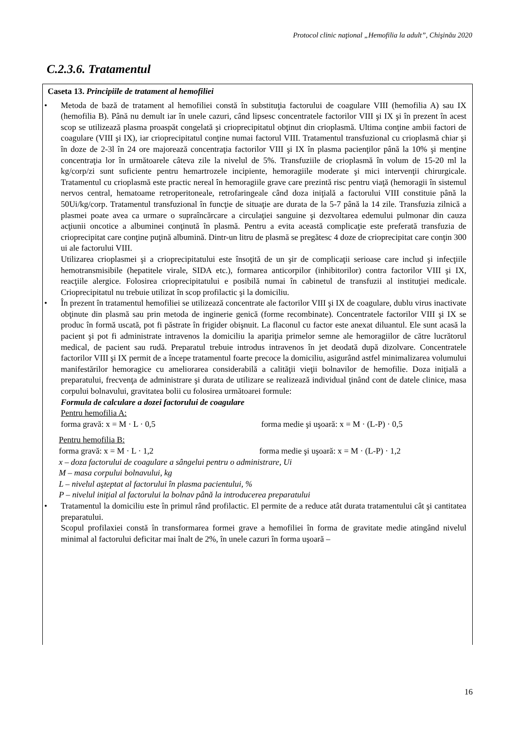Protocol clinic naţional „Hemofilia la adult”, Chişinău 2020
C.2.3.6. Tratamentul
Caseta 13. Principiile de tratament al hemofiliei
• Metoda de bază de tratament al hemofiliei constă în substituţia factorului de coagulare VIII (hemofilia A) sau IX (hemofilia B). Până nu demult iar în unele cazuri, când lipsesc concentratele factorilor VIII şi IX şi în prezent în acest scop se utilizează plasma proaspăt congelată şi crioprecipitatul obţinut din crioplasmă. Ultima conţine ambii factori de coagulare (VIII şi IX), iar crioprecipitatul conţine numai factorul VIII. Tratamentul transfuzional cu crioplasmă chiar şi în doze de 2-3l în 24 ore majorează concentraţia factorilor VIII şi IX în plasma pacienţilor până la 10% şi menţine concentraţia lor în următoarele câteva zile la nivelul de 5%. Transfuziile de crioplasmă în volum de 15-20 ml la kg/corp/zi sunt suficiente pentru hemartrozele incipiente, hemoragiile moderate şi mici intervenţii chirurgicale. Tratamentul cu crioplasmă este practic nereal în hemoragiile grave care prezintă risc pentru viaţă (hemoragii în sistemul nervos central, hematoame retroperitoneale, retrofaringeale când doza iniţială a factorului VIII constituie până la 50Ui/kg/corp. Tratamentul transfuzional în funcţie de situaţie are durata de la 5-7 până la 14 zile. Transfuzia zilnică a plasmei poate avea ca urmare o supraîncărcare a circulaţiei sanguine şi dezvoltarea edemului pulmonar din cauza acţiunii oncotice a albuminei conţinută în plasmă. Pentru a evita această complicaţie este preferată transfuzia de crioprecipitat care conţine puţină albumină. Dintr-un litru de plasmă se pregătesc 4 doze de crioprecipitat care conţin 300 ui ale factorului VIII.
Utilizarea crioplasmei şi a crioprecipitatului este însoţită de un şir de complicaţii serioase care includ şi infecţiile hemotransmisibile (hepatitele virale, SIDA etc.), formarea anticorpilor (inhibitorilor) contra factorilor VIII şi IX, reacţiile alergice. Folosirea crioprecipitatului e posibilă numai în cabinetul de transfuzii al instituţiei medicale. Crioprecipitatul nu trebuie utilizat în scop profilactic şi la domiciliu.
• În prezent în tratamentul hemofiliei se utilizează concentrate ale factorilor VIII şi IX de coagulare, dublu virus inactivate obţinute din plasmă sau prin metoda de inginerie genică (forme recombinate). Concentratele factorilor VIII şi IX se produc în formă uscată, pot fi păstrate în frigider obişnuit. La flaconul cu factor este anexat diluantul. Ele sunt acasă la pacient şi pot fi administrate intravenos la domiciliu la apariţia primelor semne ale hemoragiilor de către lucrătorul medical, de pacient sau rudă. Preparatul trebuie introdus intravenos în jet deodată după dizolvare. Concentratele factorilor VIII şi IX permit de a începe tratamentul foarte precoce la domiciliu, asigurând astfel minimalizarea volumului manifestărilor hemoragice cu ameliorarea considerabilă a calităţii vieţii bolnavilor de hemofilie. Doza iniţială a preparatului, frecvenţa de administrare şi durata de utilizare se realizează individual ţinând cont de datele clinice, masa corpului bolnavului, gravitatea bolii cu folosirea următoarei formule:
Formula de calculare a dozei factorului de coagulare
Pentru hemofilia A:
forma gravă: x = M · L · 0,5 forma medie şi uşoară: x = M · (L-P) · 0,5
Pentru hemofilia B:
forma gravă: x = M · L · 1,2 forma medie şi uşoară: x = M · (L-P) · 1,2
x – doza factorului de coagulare a sângelui pentru o administrare, Ui
M – masa corpului bolnavului, kg
L – nivelul aşteptat al factorului în plasma pacientului, %
P – nivelul iniţial al factorului la bolnav până la introducerea preparatului
• Tratamentul la domiciliu este în primul rând profilactic. El permite de a reduce atât durata tratamentului cât şi cantitatea preparatului.
Scopul profilaxiei constă în transformarea formei grave a hemofiliei în forma de gravitate medie atingând nivelul minimal al factorului deficitar mai înalt de 2%, în unele cazuri în forma uşoară –
16